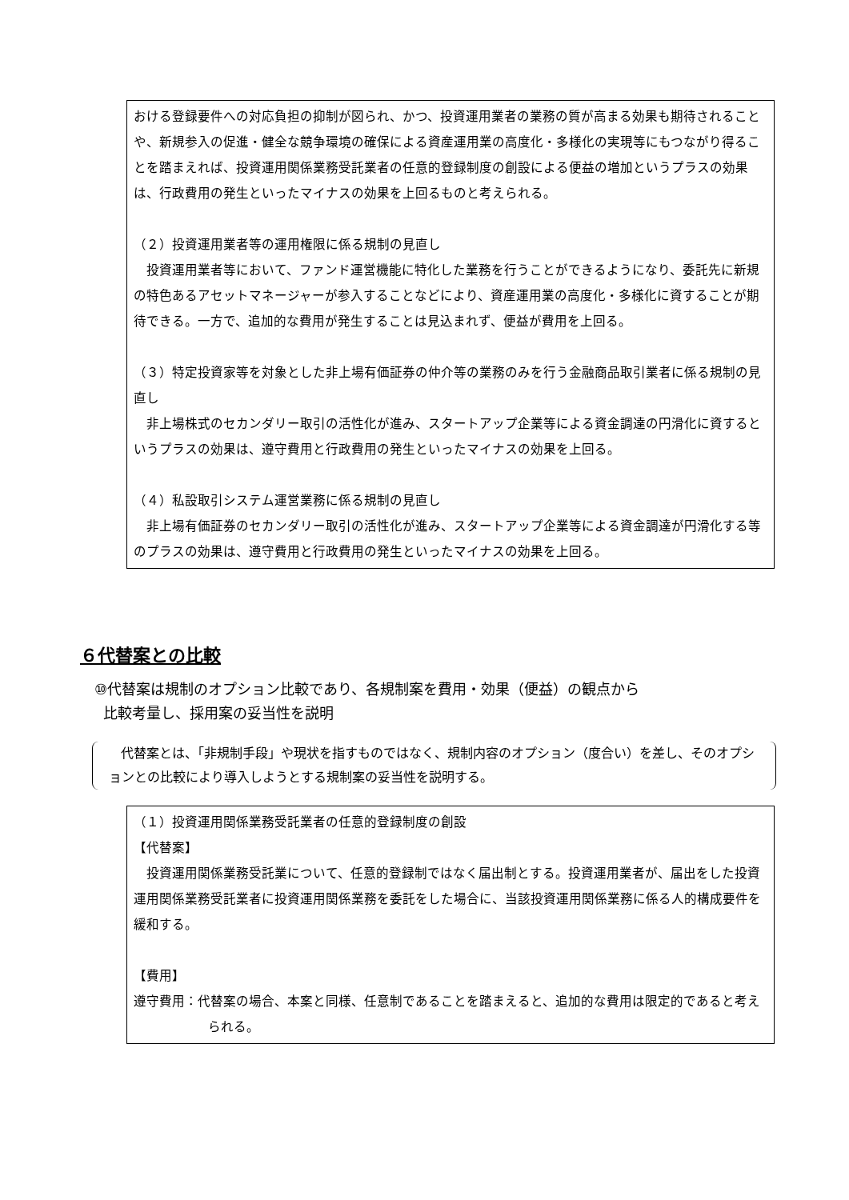おける登録要件への対応負担の抑制が図られ、かつ、投資運用業者の業務の質が高まる効果も期待されることや、新規参入の促進・健全な競争環境の確保による資産運用業の高度化・多様化の実現等にもつながり得ることを踏まえれば、投資運用関係業務受託業者の任意的登録制度の創設による便益の増加というプラスの効果は、行政費用の発生といったマイナスの効果を上回るものと考えられる。
（２）投資運用業者等の運用権限に係る規制の見直し
投資運用業者等において、ファンド運営機能に特化した業務を行うことができるようになり、委託先に新規の特色あるアセットマネージャーが参入することなどにより、資産運用業の高度化・多様化に資することが期待できる。一方で、追加的な費用が発生することは見込まれず、便益が費用を上回る。
（３）特定投資家等を対象とした非上場有価証券の仲介等の業務のみを行う金融商品取引業者に係る規制の見直し
非上場株式のセカンダリー取引の活性化が進み、スタートアップ企業等による資金調達の円滑化に資するというプラスの効果は、遵守費用と行政費用の発生といったマイナスの効果を上回る。
（４）私設取引システム運営業務に係る規制の見直し
非上場有価証券のセカンダリー取引の活性化が進み、スタートアップ企業等による資金調達が円滑化する等のプラスの効果は、遵守費用と行政費用の発生といったマイナスの効果を上回る。
６代替案との比較
⑩代替案は規制のオプション比較であり、各規制案を費用・効果（便益）の観点から
比較考量し、採用案の妥当性を説明
代替案とは、「非規制手段」や現状を指すものではなく、規制内容のオプション（度合い）を差し、そのオプションとの比較により導入しようとする規制案の妥当性を説明する。
（１）投資運用関係業務受託業者の任意的登録制度の創設
【代替案】
投資運用関係業務受託業について、任意的登録制ではなく届出制とする。投資運用業者が、届出をした投資運用関係業務受託業者に投資運用関係業務を委託をした場合に、当該投資運用関係業務に係る人的構成要件を緩和する。
【費用】
遵守費用：代替案の場合、本案と同様、任意制であることを踏まえると、追加的な費用は限定的であると考えられる。